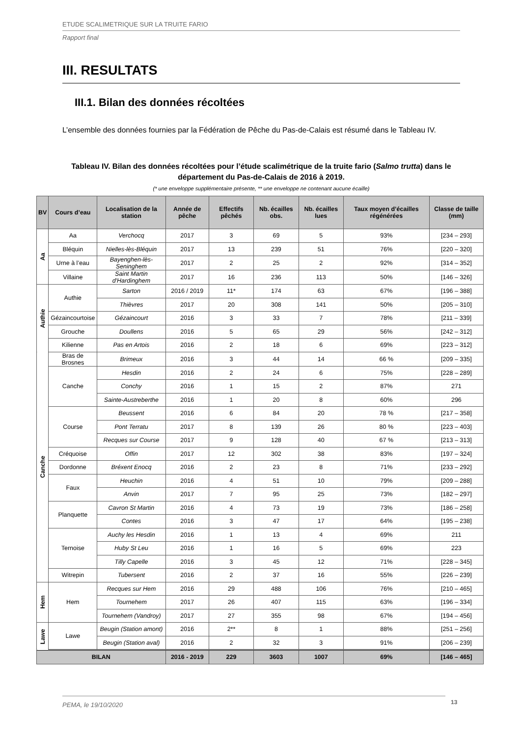ETUDE SCALIMETRIQUE SUR LA TRUITE FARIO
Rapport final
III. RESULTATS
III.1. Bilan des données récoltées
L’ensemble des données fournies par la Fédération de Pêche du Pas-de-Calais est résumé dans le Tableau IV.
Tableau IV. Bilan des données récoltées pour l’étude scalimétrique de la truite fario (Salmo trutta) dans le département du Pas-de-Calais de 2016 à 2019.
(* une enveloppe supplémentaire présente, ** une enveloppe ne contenant aucune écaille)
| BV | Cours d’eau | Localisation de la station | Année de pêche | Effectifs pêchés | Nb. écailles obs. | Nb. écailles lues | Taux moyen d’écailles régénérées | Classe de taille (mm) |
| --- | --- | --- | --- | --- | --- | --- | --- | --- |
| Aa | Aa | Verchocq | 2017 | 3 | 69 | 5 | 93% | [234 – 293] |
| | Bléquin | Nielles-lès-Bléquin | 2017 | 13 | 239 | 51 | 76% | [220 – 320] |
| | Urne à l’eau | Bayenghen-lès-Seninghem | 2017 | 2 | 25 | 2 | 92% | [314 – 352] |
| | Villaine | Saint Martin d'Hardinghem | 2017 | 16 | 236 | 113 | 50% | [146 – 326] |
| Authie | Authie | Sarton | 2016 / 2019 | 11* | 174 | 63 | 67% | [196 – 388] |
| | | Thièvres | 2017 | 20 | 308 | 141 | 50% | [205 – 310] |
| | Gézaincourtoise | Gézaincourt | 2016 | 3 | 33 | 7 | 78% | [211 – 339] |
| | Grouche | Doullens | 2016 | 5 | 65 | 29 | 56% | [242 – 312] |
| | Kilienne | Pas en Artois | 2016 | 2 | 18 | 6 | 69% | [223 – 312] |
| Canche | Bras de Brosnes | Brimeux | 2016 | 3 | 44 | 14 | 66 % | [209 – 335] |
| | Canche | Hesdin | 2016 | 2 | 24 | 6 | 75% | [228 – 289] |
| | | Conchy | 2016 | 1 | 15 | 2 | 87% | 271 |
| | | Sainte-Austreberthe | 2016 | 1 | 20 | 8 | 60% | 296 |
| | Course | Beussent | 2016 | 6 | 84 | 20 | 78 % | [217 – 358] |
| | | Pont Terratu | 2017 | 8 | 139 | 26 | 80 % | [223 – 403] |
| | | Recques sur Course | 2017 | 9 | 128 | 40 | 67 % | [213 – 313] |
| | Créquoise | Offin | 2017 | 12 | 302 | 38 | 83% | [197 – 324] |
| | Dordonne | Bréxent Enocq | 2016 | 2 | 23 | 8 | 71% | [233 – 292] |
| | Faux | Heuchin | 2016 | 4 | 51 | 10 | 79% | [209 – 288] |
| | | Anvin | 2017 | 7 | 95 | 25 | 73% | [182 – 297] |
| | Planquette | Cavron St Martin | 2016 | 4 | 73 | 19 | 73% | [186 – 258] |
| | | Contes | 2016 | 3 | 47 | 17 | 64% | [195 – 238] |
| | Ternoise | Auchy les Hesdin | 2016 | 1 | 13 | 4 | 69% | 211 |
| | | Huby St Leu | 2016 | 1 | 16 | 5 | 69% | 223 |
| | | Tilly Capelle | 2016 | 3 | 45 | 12 | 71% | [228 – 345] |
| | Witrepin | Tubersent | 2016 | 2 | 37 | 16 | 55% | [226 – 239] |
| Hem | Hem | Recques sur Hem | 2016 | 29 | 488 | 106 | 76% | [210 – 465] |
| | | Tournehem | 2017 | 26 | 407 | 115 | 63% | [196 – 334] |
| | | Tournehem (Vandroy) | 2017 | 27 | 355 | 98 | 67% | [194 – 456] |
| Lawe | Lawe | Beugin (Station amont) | 2016 | 2** | 8 | 1 | 88% | [251 – 256] |
| | | Beugin (Station aval) | 2016 | 2 | 32 | 3 | 91% | [206 – 239] |
| BILAN | | | 2016 - 2019 | 229 | 3603 | 1007 | 69% | [146 – 465] |
PEMA, le 19/10/2020 13